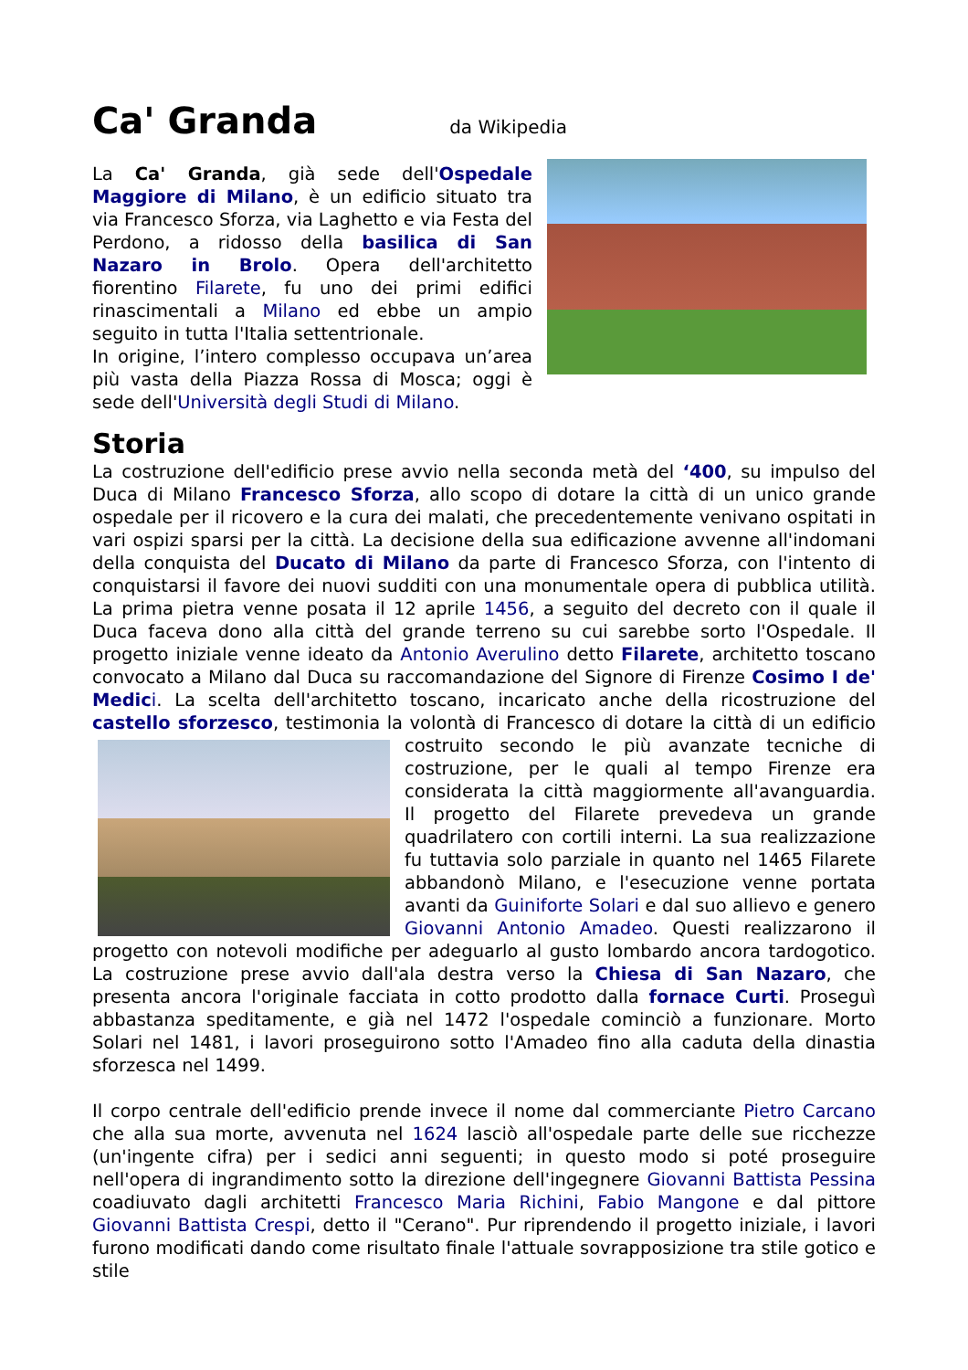Ca' Granda da Wikipedia
La Ca' Granda, già sede dell'Ospedale Maggiore di Milano, è un edificio situato tra via Francesco Sforza, via Laghetto e via Festa del Perdono, a ridosso della basilica di San Nazaro in Brolo. Opera dell'architetto fiorentino Filarete, fu uno dei primi edifici rinascimentali a Milano ed ebbe un ampio seguito in tutta l'Italia settentrionale.
In origine, l’intero complesso occupava un’area più vasta della Piazza Rossa di Mosca; oggi è sede dell'Università degli Studi di Milano.
Storia
La costruzione dell'edificio prese avvio nella seconda metà del ‘400, su impulso del Duca di Milano Francesco Sforza, allo scopo di dotare la città di un unico grande ospedale per il ricovero e la cura dei malati, che precedentemente venivano ospitati in vari ospizi sparsi per la città. La decisione della sua edificazione avvenne all'indomani della conquista del Ducato di Milano da parte di Francesco Sforza, con l'intento di conquistarsi il favore dei nuovi sudditi con una monumentale opera di pubblica utilità. La prima pietra venne posata il 12 aprile 1456, a seguito del decreto con il quale il Duca faceva dono alla città del grande terreno su cui sarebbe sorto l'Ospedale. Il progetto iniziale venne ideato da Antonio Averulino detto Filarete, architetto toscano convocato a Milano dal Duca su raccomandazione del Signore di Firenze Cosimo I de' Medic i. La scelta dell'architetto toscano, incaricato anche della ricostruzione del castello sforzesco, testimonia la volontà di Francesco di dotare la città di un edificio costruito secondo le più avanzate tecniche di costruzione, per le quali al tempo Firenze era considerata la città maggiormente all'avanguardia. Il progetto del Filarete prevedeva un grande quadrilatero con cortili interni. La sua realizzazione fu tuttavia solo parziale in quanto nel 1465 Filarete abbandonò Milano, e l'esecuzione venne portata avanti da Guiniforte Solari e dal suo allievo e genero Giovanni Antonio Amadeo. Questi realizzarono il progetto con notevoli modifiche per adeguarlo al gusto lombardo ancora tardogotico. La costruzione prese avvio dall'ala destra verso la Chiesa di San Nazaro, che presenta ancora l'originale facciata in cotto prodotto dalla fornace Curti. Proseguì abbastanza speditamente, e già nel 1472 l'ospedale cominciò a funzionare. Morto Solari nel 1481, i lavori proseguirono sotto l'Amadeo fino alla caduta della dinastia sforzesca nel 1499.
Il corpo centrale dell'edificio prende invece il nome dal commerciante Pietro Carcano che alla sua morte, avvenuta nel 1624 lasciò all'ospedale parte delle sue ricchezze (un'ingente cifra) per i sedici anni seguenti; in questo modo si poté proseguire nell'opera di ingrandimento sotto la direzione dell'ingegnere Giovanni Battista Pessina coadiuvato dagli architetti Francesco Maria Richini, Fabio Mangone e dal pittore Giovanni Battista Crespi, detto il "Cerano". Pur riprendendo il progetto iniziale, i lavori furono modificati dando come risultato finale l'attuale sovrapposizione tra stile gotico e stile